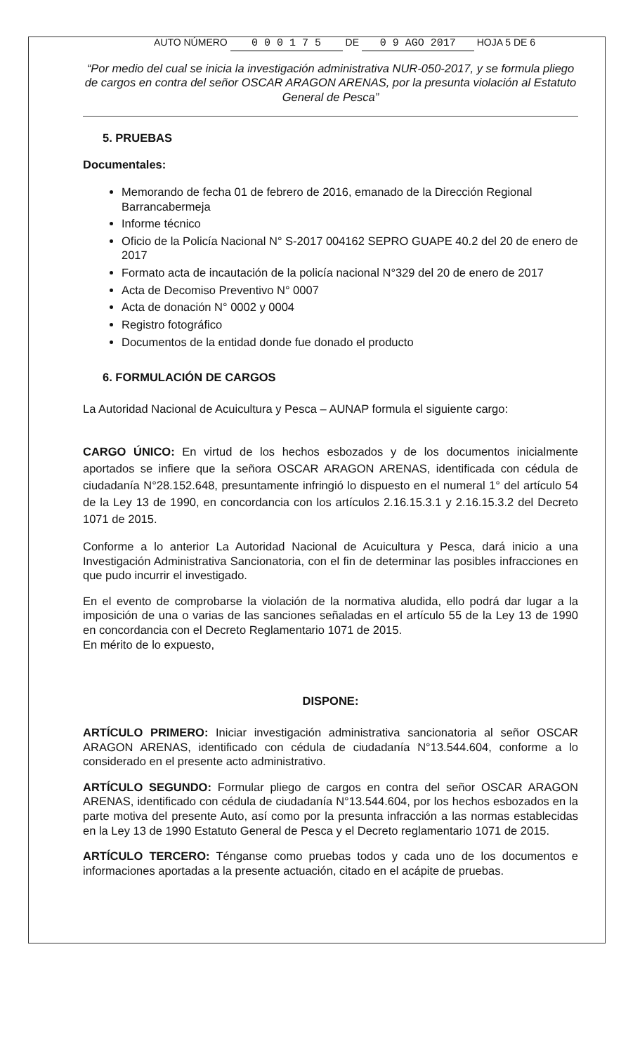AUTO NÚMERO 0 0 0 1 7 5 DE 0 9 AGO 2017 HOJA 5 DE 6
“Por medio del cual se inicia la investigación administrativa NUR-050-2017, y se formula pliego de cargos en contra del señor OSCAR ARAGON ARENAS, por la presunta violación al Estatuto General de Pesca”
5. PRUEBAS
Documentales:
Memorando de fecha 01 de febrero de 2016, emanado de la Dirección Regional Barrancabermeja
Informe técnico
Oficio de la Policía Nacional N° S-2017 004162 SEPRO GUAPE 40.2 del 20 de enero de 2017
Formato acta de incautación de la policía nacional N°329 del 20 de enero de 2017
Acta de Decomiso Preventivo N° 0007
Acta de donación N° 0002 y 0004
Registro fotográfico
Documentos de la entidad donde fue donado el producto
6. FORMULACIÓN DE CARGOS
La Autoridad Nacional de Acuicultura y Pesca – AUNAP formula el siguiente cargo:
CARGO ÚNICO: En virtud de los hechos esbozados y de los documentos inicialmente aportados se infiere que la señora OSCAR ARAGON ARENAS, identificada con cédula de ciudadanía N°28.152.648, presuntamente infringió lo dispuesto en el numeral 1° del artículo 54 de la Ley 13 de 1990, en concordancia con los artículos 2.16.15.3.1 y 2.16.15.3.2 del Decreto 1071 de 2015.
Conforme a lo anterior La Autoridad Nacional de Acuicultura y Pesca, dará inicio a una Investigación Administrativa Sancionatoria, con el fin de determinar las posibles infracciones en que pudo incurrir el investigado.
En el evento de comprobarse la violación de la normativa aludida, ello podrá dar lugar a la imposición de una o varias de las sanciones señaladas en el artículo 55 de la Ley 13 de 1990 en concordancia con el Decreto Reglamentario 1071 de 2015.
En mérito de lo expuesto,
DISPONE:
ARTÍCULO PRIMERO: Iniciar investigación administrativa sancionatoria al señor OSCAR ARAGON ARENAS, identificado con cédula de ciudadanía N°13.544.604, conforme a lo considerado en el presente acto administrativo.
ARTÍCULO SEGUNDO: Formular pliego de cargos en contra del señor OSCAR ARAGON ARENAS, identificado con cédula de ciudadanía N°13.544.604, por los hechos esbozados en la parte motiva del presente Auto, así como por la presunta infracción a las normas establecidas en la Ley 13 de 1990 Estatuto General de Pesca y el Decreto reglamentario 1071 de 2015.
ARTÍCULO TERCERO: Ténganse como pruebas todos y cada uno de los documentos e informaciones aportadas a la presente actuación, citado en el acápite de pruebas.